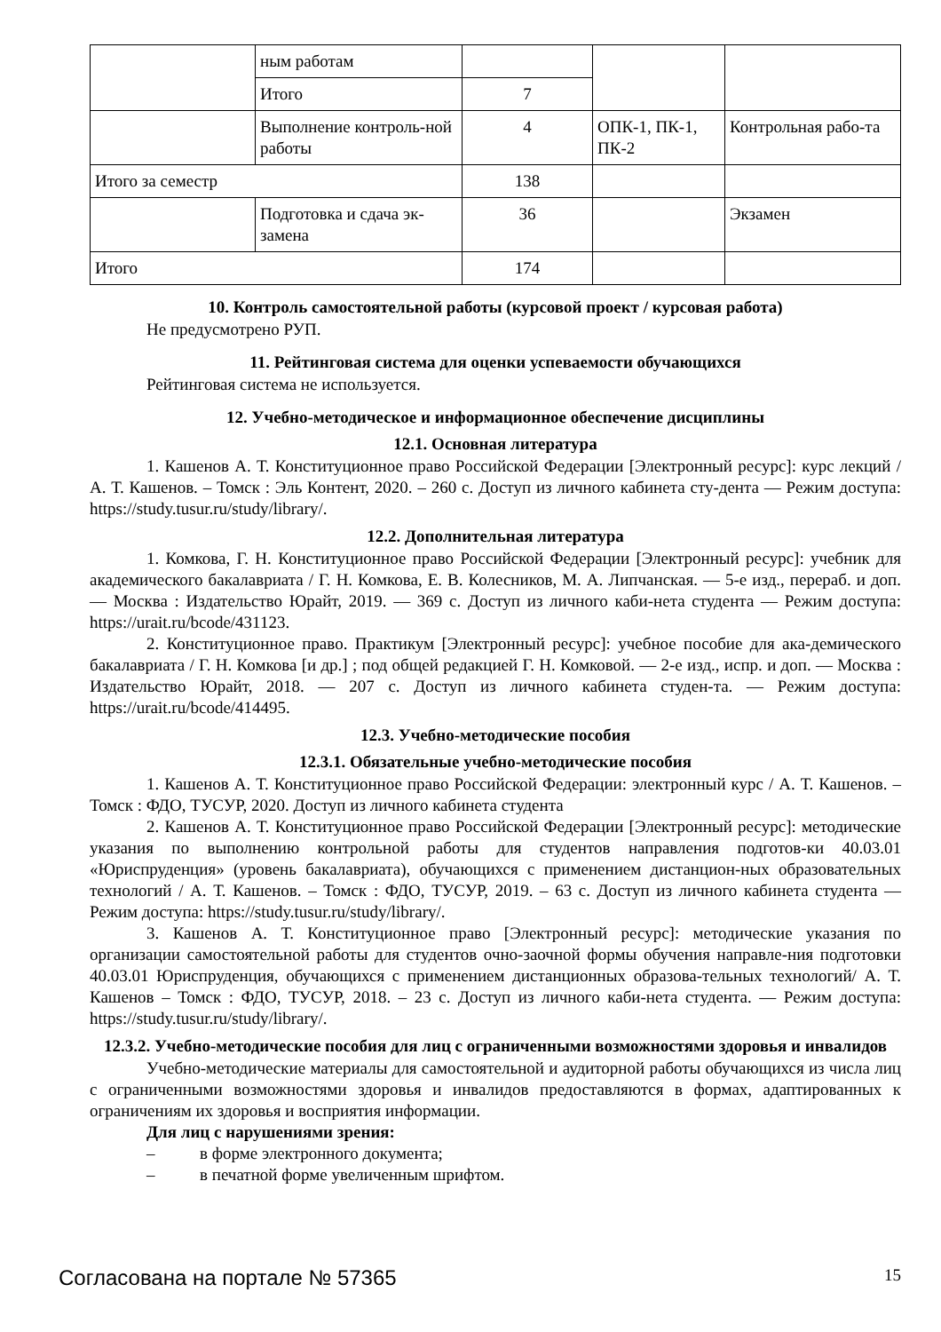| | ным работам | | | |
| | Итого | 7 | | |
| | Выполнение контроль-ной работы | 4 | ОПК-1, ПК-1, ПК-2 | Контрольная рабо-та |
| Итого за семестр | | 138 | | |
| | Подготовка и сдача эк-замена | 36 | | Экзамен |
| Итого | | 174 | | |
10. Контроль самостоятельной работы (курсовой проект / курсовая работа)
Не предусмотрено РУП.
11. Рейтинговая система для оценки успеваемости обучающихся
Рейтинговая система не используется.
12. Учебно-методическое и информационное обеспечение дисциплины
12.1. Основная литература
1. Кашенов А. Т. Конституционное право Российской Федерации [Электронный ресурс]: курс лекций / А. Т. Кашенов. – Томск : Эль Контент, 2020. – 260 с. Доступ из личного кабинета сту-дента — Режим доступа: https://study.tusur.ru/study/library/.
12.2. Дополнительная литература
1. Комкова, Г. Н. Конституционное право Российской Федерации [Электронный ресурс]: учебник для академического бакалавриата / Г. Н. Комкова, Е. В. Колесников, М. А. Липчанская. — 5-е изд., перераб. и доп. — Москва : Издательство Юрайт, 2019. — 369 с. Доступ из личного каби-нета студента — Режим доступа: https://urait.ru/bcode/431123.
2. Конституционное право. Практикум [Электронный ресурс]: учебное пособие для ака-демического бакалавриата / Г. Н. Комкова [и др.] ; под общей редакцией Г. Н. Комковой. — 2-е изд., испр. и доп. — Москва : Издательство Юрайт, 2018. — 207 с. Доступ из личного кабинета студен-та. — Режим доступа: https://urait.ru/bcode/414495.
12.3. Учебно-методические пособия
12.3.1. Обязательные учебно-методические пособия
1. Кашенов А. Т. Конституционное право Российской Федерации: электронный курс / А. Т. Кашенов. – Томск : ФДО, ТУСУР, 2020. Доступ из личного кабинета студента
2. Кашенов А. Т. Конституционное право Российской Федерации [Электронный ресурс]: методические указания по выполнению контрольной работы для студентов направления подготов-ки 40.03.01 «Юриспруденция» (уровень бакалавриата), обучающихся с применением дистанцион-ных образовательных технологий / А. Т. Кашенов. – Томск : ФДО, ТУСУР, 2019. – 63 с. Доступ из личного кабинета студента — Режим доступа: https://study.tusur.ru/study/library/.
3. Кашенов А. Т. Конституционное право [Электронный ресурс]: методические указания по организации самостоятельной работы для студентов очно-заочной формы обучения направле-ния подготовки 40.03.01 Юриспруденция, обучающихся с применением дистанционных образова-тельных технологий/ А. Т. Кашенов – Томск : ФДО, ТУСУР, 2018. – 23 с. Доступ из личного каби-нета студента. — Режим доступа: https://study.tusur.ru/study/library/.
12.3.2. Учебно-методические пособия для лиц с ограниченными возможностями здоровья и инвалидов
Учебно-методические материалы для самостоятельной и аудиторной работы обучающихся из числа лиц с ограниченными возможностями здоровья и инвалидов предоставляются в формах, адаптированных к ограничениям их здоровья и восприятия информации.
Для лиц с нарушениями зрения:
– в форме электронного документа;
– в печатной форме увеличенным шрифтом.
Согласована на портале № 57365 15